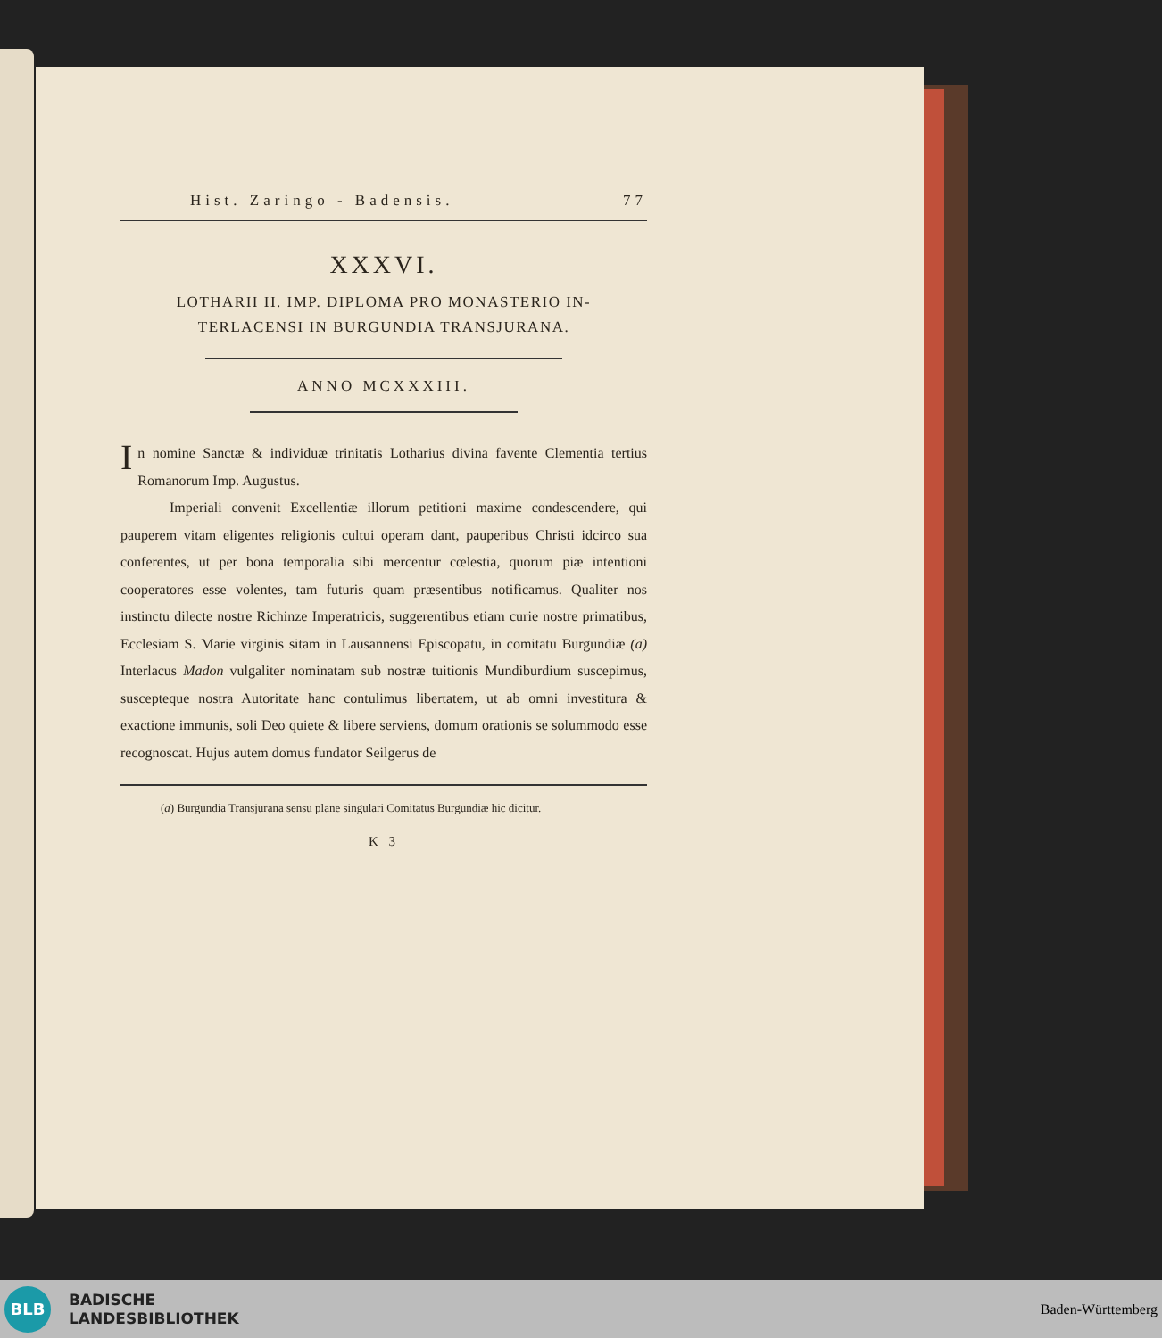Hist. Zaringo - Badensis. 77
XXXVI.
LOTHARII II. IMP. DIPLOMA PRO MONASTERIO IN-
TERLACENSI IN BURGUNDIA TRANSJURANA.
ANNO MCXXXIII.
In nomine Sanctæ & individuæ trinitatis Lotharius divina favente Clementia tertius Romanorum Imp. Augustus.
Imperiali convenit Excellentiæ illorum petitioni maxime condescendere, qui pauperem vitam eligentes religionis cultui operam dant, pauperibus Christi idcirco sua conferentes, ut per bona temporalia sibi mercentur cœlestia, quorum piæ intentioni cooperatores esse volentes, tam futuris quam præsentibus notificamus. Qualiter nos instinctu dilecte nostre Richinze Imperatricis, suggerentibus etiam curie nostre primatibus, Ecclesiam S. Marie virginis sitam in Lausannensi Episcopatu, in comitatu Burgundiæ (a) Interlacus Madon vulgaliter nominatam sub nostræ tuitionis Mundiburdium suscepimus, suscepteque nostra Autoritate hanc contulimus libertatem, ut ab omni investitura & exactione immunis, soli Deo quiete & libere serviens, domum orationis se solummodo esse recognoscat. Hujus autem domus fundator Seilgerus de
(a) Burgundia Transjurana sensu plane singulari Comitatus Burgundiæ hic dicitur.
K 3
BLB
BADISCHE
LANDESBIBLIOTHEK
Baden-Württemberg